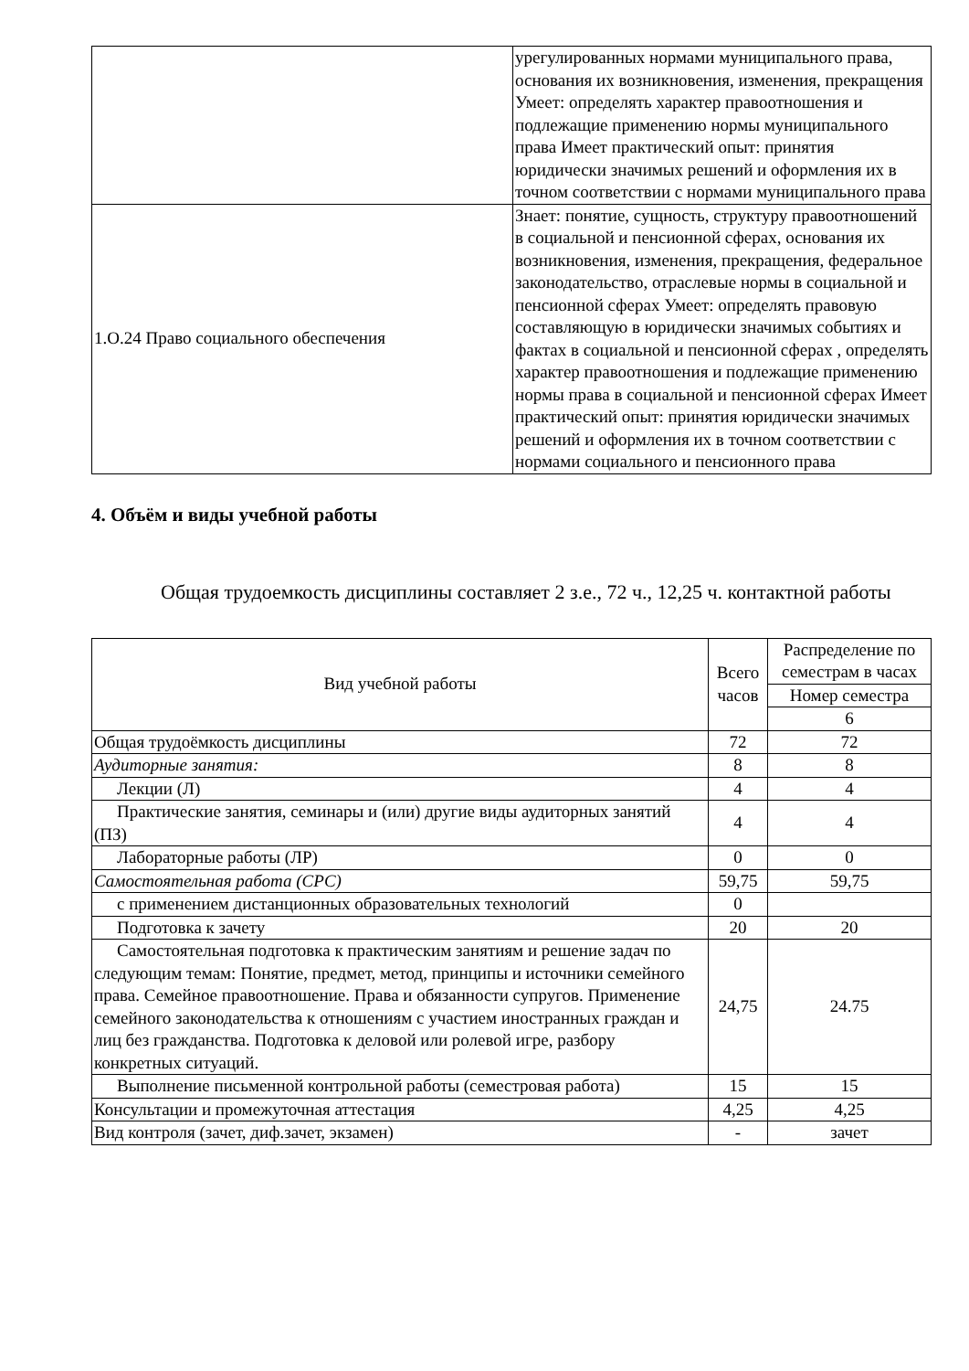| | урегулированных нормами муниципального права, основания их возникновения, изменения, прекращения Умеет: определять характер правоотношения и подлежащие применению нормы муниципального права Имеет практический опыт: принятия юридически значимых решений и оформления их в точном соответствии с нормами муниципального права |
| 1.О.24 Право социального обеспечения | Знает: понятие, сущность, структуру правоотношений в социальной и пенсионной сферах, основания их возникновения, изменения, прекращения, федеральное законодательство, отраслевые нормы в социальной и пенсионной сферах Умеет: определять правовую составляющую в юридически значимых событиях и фактах в социальной и пенсионной сферах , определять характер правоотношения и подлежащие применению нормы права в социальной и пенсионной сферах Имеет практический опыт: принятия юридически значимых решений и оформления их в точном соответствии с нормами социального и пенсионного права |
4. Объём и виды учебной работы
Общая трудоемкость дисциплины составляет 2 з.е., 72 ч., 12,25 ч. контактной работы
| Вид учебной работы | Всего часов | Распределение по семестрам в часах |
| --- | --- | --- |
| | | Номер семестра |
| | | 6 |
| Общая трудоёмкость дисциплины | 72 | 72 |
| Аудиторные занятия: | 8 | 8 |
| Лекции (Л) | 4 | 4 |
| Практические занятия, семинары и (или) другие виды аудиторных занятий (ПЗ) | 4 | 4 |
| Лабораторные работы (ЛР) | 0 | 0 |
| Самостоятельная работа (СРС) | 59,75 | 59,75 |
| с применением дистанционных образовательных технологий | 0 | |
| Подготовка к зачету | 20 | 20 |
| Самостоятельная подготовка к практическим занятиям и решение задач по следующим темам: Понятие, предмет, метод, принципы и источники семейного права. Семейное правоотношение. Права и обязанности супругов. Применение семейного законодательства к отношениям с участием иностранных граждан и лиц без гражданства. Подготовка к деловой или ролевой игре, разбору конкретных ситуаций. | 24,75 | 24.75 |
| Выполнение письменной контрольной работы (семестровая работа) | 15 | 15 |
| Консультации и промежуточная аттестация | 4,25 | 4,25 |
| Вид контроля (зачет, диф.зачет, экзамен) | - | зачет |